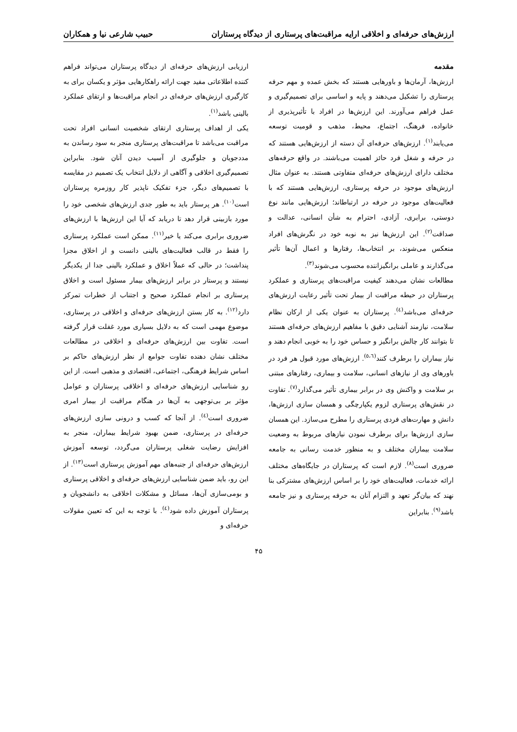ارزش‌های حرفه‌ای و اخلاقی ارایه مراقبت‌های پرستاری از دیدگاه پرستاران حبیب شارعی نیا و همکاران
مقدمه
ارزش‌ها، آرمان‌ها و باورهایی هستند که بخش عمده و مهم حرفه پرستاری را تشکیل می‌دهند و پایه و اساسی برای تصمیم‌گیری و عمل فراهم می‌آورند. این ارزش‌ها در افراد با تأثیرپذیری از خانواده، فرهنگ، اجتماع، محیط، مذهب و قومیت توسعه می‌یابند<sup>(۱)</sup>. ارزش‌های حرفه‌ای آن دسته از ارزش‌هایی هستند که در حرفه و شغل فرد حائز اهمیت می‌باشند. در واقع حرفه‌های مختلف دارای ارزش‌های حرفه‌ای متفاوتی هستند. به عنوان مثال ارزش‌های موجود در حرفه پرستاری، ارزش‌هایی هستند که با فعالیت‌های موجود در حرفه در ارتباطاند؛ ارزش‌هایی مانند نوع دوستی، برابری، آزادی، احترام به شأن انسانی، عدالت و صداقت<sup>(۲)</sup>. این ارزش‌ها نیز به نوبه خود در نگرش‌های افراد منعکس می‌شوند، بر انتخاب‌ها، رفتارها و اعمال آن‌ها تأثیر می‌گذارند و عاملی برانگیزاننده محسوب می‌شوند<sup>(۳)</sup>.
مطالعات نشان می‌دهند کیفیت مراقبت‌های پرستاری و عملکرد پرستاران در حیطه مراقبت از بیمار تحت تأثیر رعایت ارزش‌های حرفه‌ای می‌باشد<sup>(٤)</sup>. پرستاران به عنوان یکی از ارکان نظام سلامت، نیازمند آشنایی دقیق با مفاهیم ارزش‌های حرفه‌ای هستند تا بتوانند کار چالش برانگیز و حساس خود را به خوبی انجام دهند و نیاز بیماران را برطرف کنند<sup>(٥،٦)</sup>. ارزش‌های مورد قبول هر فرد در باورهای وی از نیازهای انسانی، سلامت و بیماری، رفتارهای مبتنی بر سلامت و واکنش وی در برابر بیماری تأثیر می‌گذارد<sup>(۷)</sup>. تفاوت در نقش‌های پرستاری لزوم یکپارچگی و همسان سازی ارزش‌ها، دانش و مهارت‌های فردی پرستاری را مطرح می‌سازد. این همسان سازی ارزش‌ها برای برطرف نمودن نیازهای مربوط به وضعیت سلامت بیماران مختلف و به منظور خدمت رسانی به جامعه ضروری است<sup>(۸)</sup>. لازم است که پرستاران در جایگاه‌های مختلف ارائه خدمات، فعالیت‌های خود را بر اساس ارزش‌های مشترکی بنا نهند که بیان‌گر تعهد و التزام آنان به حرفه پرستاری و نیز جامعه باشد<sup>(۹)</sup>. بنابراین
ارزیابی ارزش‌های حرفه‌ای از دیدگاه پرستاران می‌تواند فراهم کننده اطلاعاتی مفید جهت ارائه راهکارهایی مؤثر و یکسان برای به کارگیری ارزش‌های حرفه‌ای در انجام مراقبت‌ها و ارتقای عملکرد بالینی باشد<sup>(۱)</sup>.
یکی از اهداف پرستاری ارتقای شخصیت انسانی افراد تحت مراقبت می‌باشد تا مراقبت‌های پرستاری منجر به سود رساندن به مددجویان و جلوگیری از آسیب دیدن آنان شود. بنابراین تصمیم‌گیری اخلاقی و آگاهی از دلایل انتخاب یک تصمیم در مقایسه با تصمیم‌های دیگر، جزء تفکیک ناپذیر کار روزمره پرستاران است<sup>(۱۰)</sup>. هر پرستار باید به طور جدی ارزش‌های شخصی خود را مورد بازبینی قرار دهد تا دریابد که آیا این ارزش‌ها با ارزش‌های ضروری برابری می‌کند یا خیر<sup>(۱۱)</sup>. ممکن است عملکرد پرستاری را فقط در قالب فعالیت‌های بالینی دانست و از اخلاق مجزا پنداشت؛ در حالی که عملاً اخلاق و عملکرد بالینی جدا از یکدیگر نیستند و پرستار در برابر ارزش‌های بیمار مسئول است و اخلاق پرستاری بر انجام عملکرد صحیح و اجتناب از خطرات تمرکز دارد<sup>(۱۲)</sup>. به کار بستن ارزش‌های حرفه‌ای و اخلاقی در پرستاری، موضوع مهمی است که به دلایل بسیاری مورد غفلت قرار گرفته است. تفاوت بین ارزش‌های حرفه‌ای و اخلاقی در مطالعات مختلف نشان دهنده تفاوت جوامع از نظر ارزش‌های حاکم بر اساس شرایط فرهنگی، اجتماعی، اقتصادی و مذهبی است. از این رو شناسایی ارزش‌های حرفه‌ای و اخلاقی پرستاران و عوامل مؤثر بر بی‌توجهی به آن‌ها در هنگام مراقبت از بیمار امری ضروری است<sup>(٤)</sup>. از آنجا که کسب و درونی سازی ارزش‌های حرفه‌ای در پرستاری، ضمن بهبود شرایط بیماران، منجر به افزایش رضایت شغلی پرستاران می‌گردد، توسعه آموزش ارزش‌های حرفه‌ای از جنبه‌های مهم آموزش پرستاری است<sup>(۱۳)</sup>. از این رو، باید ضمن شناسایی ارزش‌های حرفه‌ای و اخلاقی پرستاری و بومی‌سازی آن‌ها، مسائل و مشکلات اخلاقی به دانشجویان و پرستاران آموزش داده شود<sup>(٤)</sup>. با توجه به این که تعیین مقولات حرفه‌ای و
۴۵